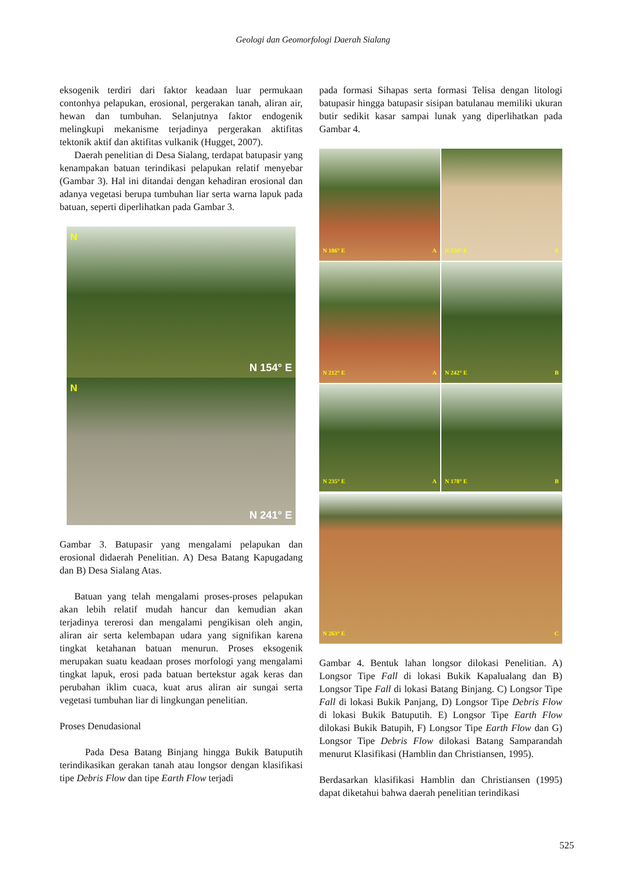Geologi dan Geomorfologi Daerah Sialang
eksogenik terdiri dari faktor keadaan luar permukaan contonhya pelapukan, erosional, pergerakan tanah, aliran air, hewan dan tumbuhan. Selanjutnya faktor endogenik melingkupi mekanisme terjadinya pergerakan aktifitas tektonik aktif dan aktifitas vulkanik (Hugget, 2007).
Daerah penelitian di Desa Sialang, terdapat batupasir yang kenampakan batuan terindikasi pelapukan relatif menyebar (Gambar 3). Hal ini ditandai dengan kehadiran erosional dan adanya vegetasi berupa tumbuhan liar serta warna lapuk pada batuan, seperti diperlihatkan pada Gambar 3.
N
N 154° E
N
N 241° E
Gambar 3. Batupasir yang mengalami pelapukan dan erosional didaerah Penelitian. A) Desa Batang Kapugadang dan B) Desa Sialang Atas.
Batuan yang telah mengalami proses-proses pelapukan akan lebih relatif mudah hancur dan kemudian akan terjadinya tererosi dan mengalami pengikisan oleh angin, aliran air serta kelembapan udara yang signifikan karena tingkat ketahanan batuan menurun. Proses eksogenik merupakan suatu keadaan proses morfologi yang mengalami tingkat lapuk, erosi pada batuan bertekstur agak keras dan perubahan iklim cuaca, kuat arus aliran air sungai serta vegetasi tumbuhan liar di lingkungan penelitian.
Proses Denudasional
Pada Desa Batang Binjang hingga Bukik Batuputih terindikasikan gerakan tanah atau longsor dengan klasifikasi tipe Debris Flow dan tipe Earth Flow terjadi
pada formasi Sihapas serta formasi Telisa dengan litologi batupasir hingga batupasir sisipan batulanau memiliki ukuran butir sedikit kasar sampai lunak yang diperlihatkan pada Gambar 4.
N 186° E A
N 230° E B
N 212° E A
N 242° E B
N 235° E A
N 178° E B
N 263° E C
Gambar 4. Bentuk lahan longsor dilokasi Penelitian. A) Longsor Tipe Fall di lokasi Bukik Kapalualang dan B) Longsor Tipe Fall di lokasi Batang Binjang. C) Longsor Tipe Fall di lokasi Bukik Panjang, D) Longsor Tipe Debris Flow di lokasi Bukik Batuputih. E) Longsor Tipe Earth Flow dilokasi Bukik Batupih, F) Longsor Tipe Earth Flow dan G) Longsor Tipe Debris Flow dilokasi Batang Samparandah menurut Klasifikasi (Hamblin dan Christiansen, 1995).
Berdasarkan klasifikasi Hamblin dan Christiansen (1995) dapat diketahui bahwa daerah penelitian terindikasi
525